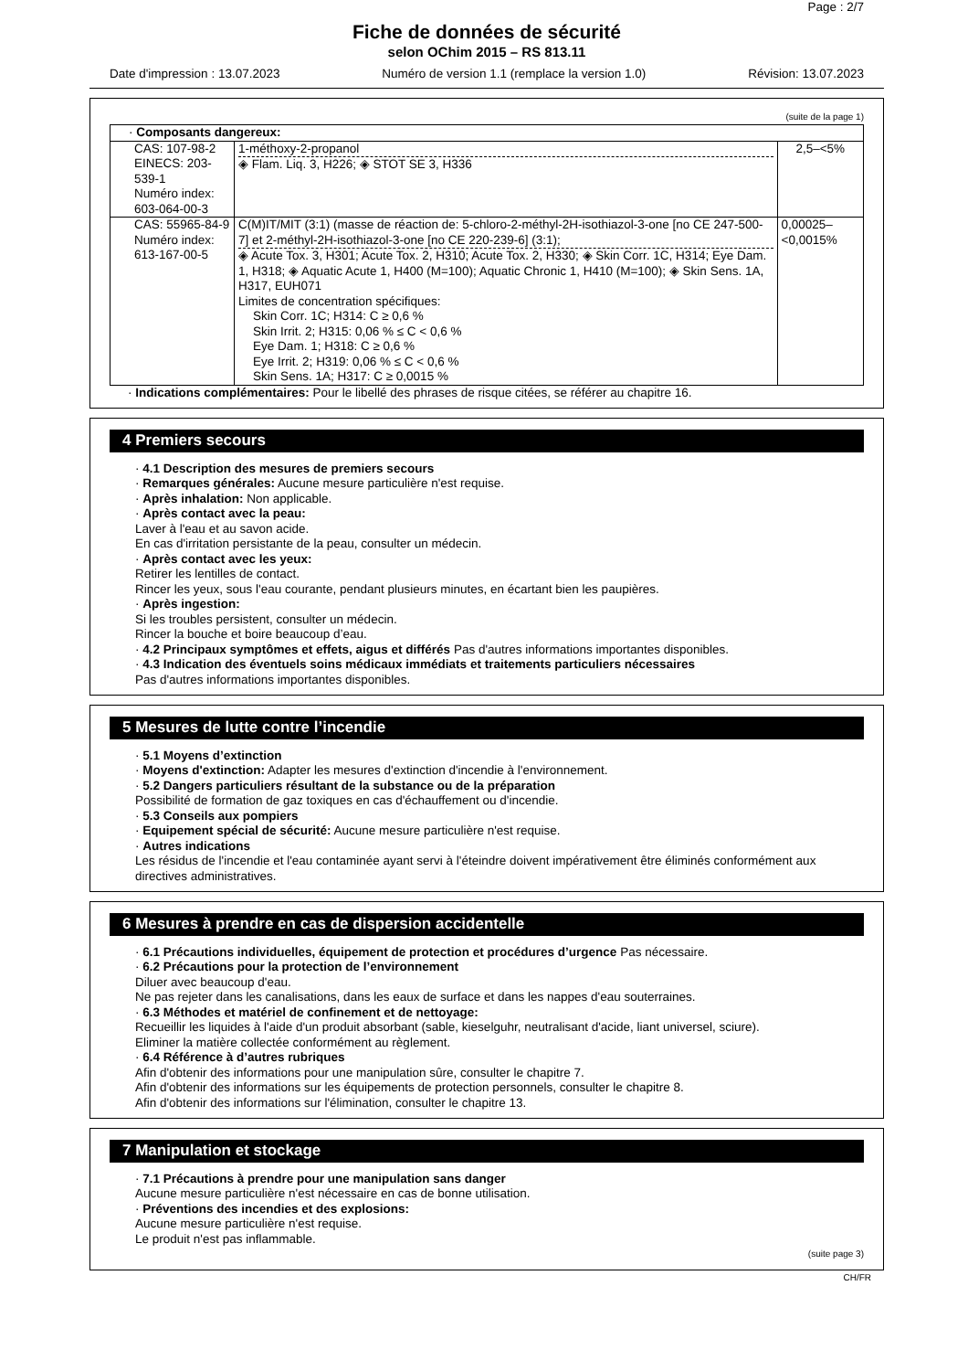Page : 2/7
Fiche de données de sécurité
selon OChim 2015 – RS 813.11
Date d'impression : 13.07.2023 Numéro de version 1.1 (remplace la version 1.0) Révision: 13.07.2023
(suite de la page 1)
| · Composants dangereux: | | |
| CAS: 107-98-2 EINECS: 203-539-1 Numéro index: 603-064-00-3 | 1-méthoxy-2-propanol ◈ Flam. Liq. 3, H226; ◈ STOT SE 3, H336 | 2,5–<5% |
| CAS: 55965-84-9 Numéro index: 613-167-00-5 | C(M)IT/MIT (3:1) (masse de réaction de: 5-chloro-2-méthyl-2H-isothiazol-3-one [no CE 247-500-7] et 2-méthyl-2H-isothiazol-3-one [no CE 220-239-6] (3:1); ◈ Acute Tox. 3, H301; Acute Tox. 2, H310; Acute Tox. 2, H330; ◈ Skin Corr. 1C, H314; Eye Dam. 1, H318; ◈ Aquatic Acute 1, H400 (M=100); Aquatic Chronic 1, H410 (M=100); ◈ Skin Sens. 1A, H317, EUH071 Limites de concentration spécifiques: Skin Corr. 1C; H314: C ≥ 0,6 % Skin Irrit. 2; H315: 0,06 % ≤ C < 0,6 % Eye Dam. 1; H318: C ≥ 0,6 % Eye Irrit. 2; H319: 0,06 % ≤ C < 0,6 % Skin Sens. 1A; H317: C ≥ 0,0015 % | 0,00025–<0,0015% |
· Indications complémentaires: Pour le libellé des phrases de risque citées, se référer au chapitre 16.
4 Premiers secours
· 4.1 Description des mesures de premiers secours
· Remarques générales: Aucune mesure particulière n'est requise.
· Après inhalation: Non applicable.
· Après contact avec la peau:
Laver à l'eau et au savon acide.
En cas d'irritation persistante de la peau, consulter un médecin.
· Après contact avec les yeux:
Retirer les lentilles de contact.
Rincer les yeux, sous l'eau courante, pendant plusieurs minutes, en écartant bien les paupières.
· Après ingestion:
Si les troubles persistent, consulter un médecin.
Rincer la bouche et boire beaucoup d’eau.
· 4.2 Principaux symptômes et effets, aigus et différés Pas d'autres informations importantes disponibles.
· 4.3 Indication des éventuels soins médicaux immédiats et traitements particuliers nécessaires
Pas d'autres informations importantes disponibles.
5 Mesures de lutte contre l’incendie
· 5.1 Moyens d’extinction
· Moyens d'extinction: Adapter les mesures d'extinction d'incendie à l'environnement.
· 5.2 Dangers particuliers résultant de la substance ou de la préparation
Possibilité de formation de gaz toxiques en cas d'échauffement ou d'incendie.
· 5.3 Conseils aux pompiers
· Equipement spécial de sécurité: Aucune mesure particulière n'est requise.
· Autres indications
Les résidus de l'incendie et l'eau contaminée ayant servi à l'éteindre doivent impérativement être éliminés conformément aux directives administratives.
6 Mesures à prendre en cas de dispersion accidentelle
· 6.1 Précautions individuelles, équipement de protection et procédures d’urgence Pas nécessaire.
· 6.2 Précautions pour la protection de l’environnement
Diluer avec beaucoup d'eau.
Ne pas rejeter dans les canalisations, dans les eaux de surface et dans les nappes d'eau souterraines.
· 6.3 Méthodes et matériel de confinement et de nettoyage:
Recueillir les liquides à l'aide d'un produit absorbant (sable, kieselguhr, neutralisant d'acide, liant universel, sciure).
Eliminer la matière collectée conformément au règlement.
· 6.4 Référence à d’autres rubriques
Afin d'obtenir des informations pour une manipulation sûre, consulter le chapitre 7.
Afin d'obtenir des informations sur les équipements de protection personnels, consulter le chapitre 8.
Afin d'obtenir des informations sur l'élimination, consulter le chapitre 13.
7 Manipulation et stockage
· 7.1 Précautions à prendre pour une manipulation sans danger
Aucune mesure particulière n'est nécessaire en cas de bonne utilisation.
· Préventions des incendies et des explosions:
Aucune mesure particulière n'est requise.
Le produit n'est pas inflammable.
(suite page 3)
CH/FR